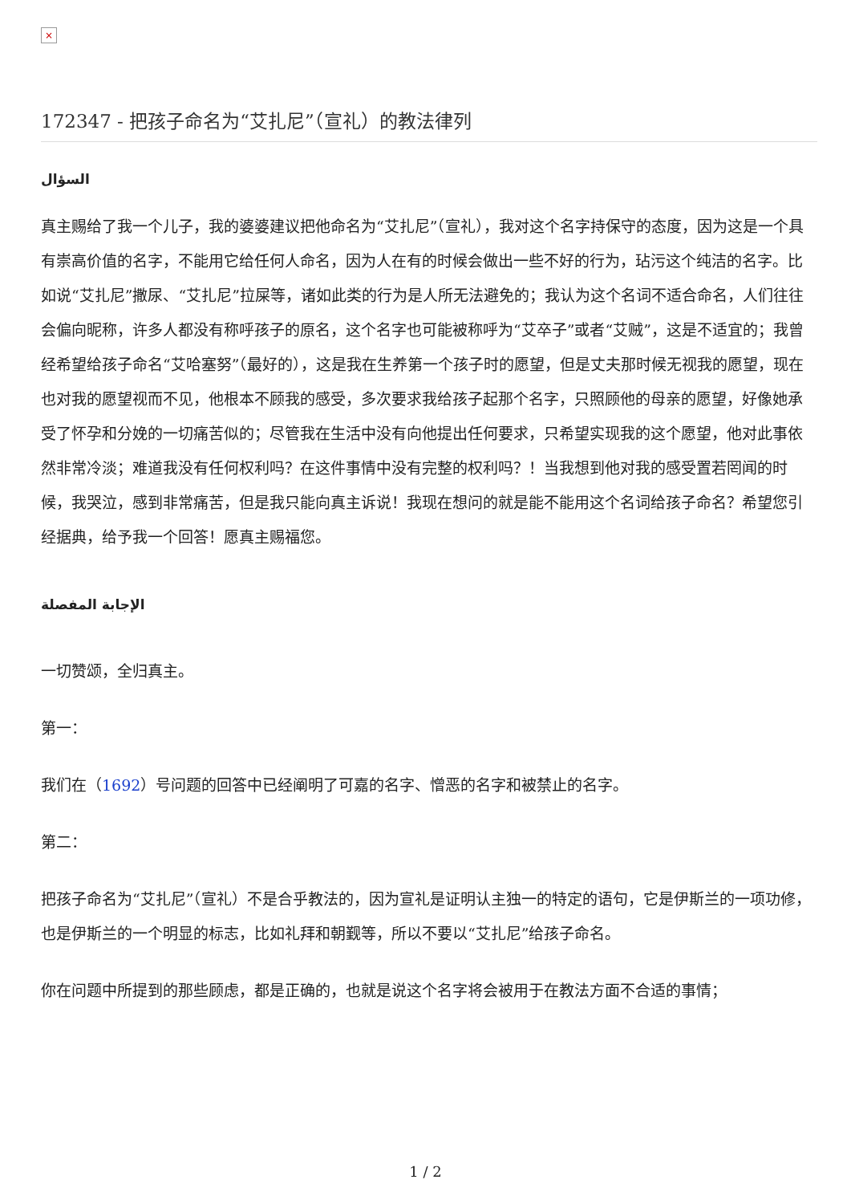×
172347 - 把孩子命名为“艾扎尼”（宣礼）的教法律列
السؤال
真主赐给了我一个儿子，我的婆婆建议把他命名为“艾扎尼”（宣礼），我对这个名字持保守的态度，因为这是一个具有崇高价值的名字，不能用它给任何人命名，因为人在有的时候会做出一些不好的行为，玷污这个纯洁的名字。比如说“艾扎尼”撒尿、“艾扎尼”拉屎等，诸如此类的行为是人所无法避免的；我认为这个名词不适合命名，人们往往会偏向昵称，许多人都没有称呼孩子的原名，这个名字也可能被称呼为“艾卒子”或者“艾贼”，这是不适宜的；我曾经希望给孩子命名“艾哈塞努”（最好的），这是我在生养第一个孩子时的愿望，但是丈夫那时候无视我的愿望，现在也对我的愿望视而不见，他根本不顾我的感受，多次要求我给孩子起那个名字，只照顾他的母亲的愿望，好像她承受了怀孕和分娩的一切痛苦似的；尽管我在生活中没有向他提出任何要求，只希望实现我的这个愿望，他对此事依然非常冷淡；难道我没有任何权利吗？在这件事情中没有完整的权利吗？！当我想到他对我的感受置若罔闻的时候，我哭泣，感到非常痛苦，但是我只能向真主诉说！我现在想问的就是能不能用这个名词给孩子命名？希望您引经据典，给予我一个回答！愿真主赐福您。
الإجابة المفصلة
一切赞颂，全归真主。
第一：
我们在（1692）号问题的回答中已经阐明了可嘉的名字、憎恶的名字和被禁止的名字。
第二：
把孩子命名为“艾扎尼”（宣礼）不是合乎教法的，因为宣礼是证明认主独一的特定的语句，它是伊斯兰的一项功修，也是伊斯兰的一个明显的标志，比如礼拜和朝觐等，所以不要以“艾扎尼”给孩子命名。
你在问题中所提到的那些顾虑，都是正确的，也就是说这个名字将会被用于在教法方面不合适的事情；
1 / 2